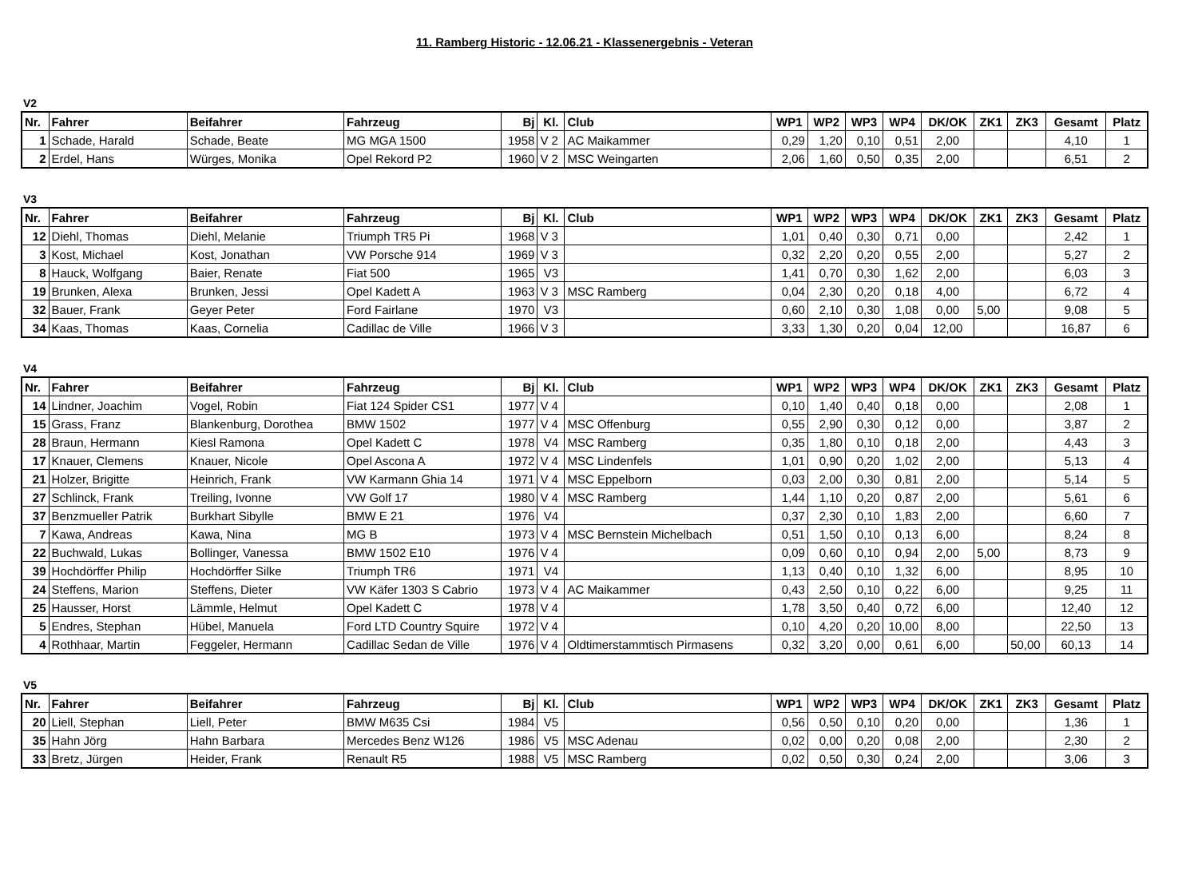11. Ramberg Historic - 12.06.21 - Klassenergebnis - Veteran
V2
| Nr. | Fahrer | Beifahrer | Fahrzeug | Bj | Kl. | Club | WP1 | WP2 | WP3 | WP4 | DK/OK | ZK1 | ZK3 | Gesamt | Platz |
| --- | --- | --- | --- | --- | --- | --- | --- | --- | --- | --- | --- | --- | --- | --- | --- |
| 1 | Schade, Harald | Schade, Beate | MG MGA 1500 | 1958 | V 2 | AC Maikammer | 0,29 | 1,20 | 0,10 | 0,51 | 2,00 | | | 4,10 | 1 |
| 2 | Erdel, Hans | Würges, Monika | Opel Rekord P2 | 1960 | V 2 | MSC Weingarten | 2,06 | 1,60 | 0,50 | 0,35 | 2,00 | | | 6,51 | 2 |
V3
| Nr. | Fahrer | Beifahrer | Fahrzeug | Bj | Kl. | Club | WP1 | WP2 | WP3 | WP4 | DK/OK | ZK1 | ZK3 | Gesamt | Platz |
| --- | --- | --- | --- | --- | --- | --- | --- | --- | --- | --- | --- | --- | --- | --- | --- |
| 12 | Diehl, Thomas | Diehl, Melanie | Triumph TR5 Pi | 1968 | V 3 | | 1,01 | 0,40 | 0,30 | 0,71 | 0,00 | | | 2,42 | 1 |
| 3 | Kost, Michael | Kost, Jonathan | VW Porsche 914 | 1969 | V 3 | | 0,32 | 2,20 | 0,20 | 0,55 | 2,00 | | | 5,27 | 2 |
| 8 | Hauck, Wolfgang | Baier, Renate | Fiat 500 | 1965 | V3 | | 1,41 | 0,70 | 0,30 | 1,62 | 2,00 | | | 6,03 | 3 |
| 19 | Brunken, Alexa | Brunken, Jessi | Opel Kadett A | 1963 | V 3 | MSC Ramberg | 0,04 | 2,30 | 0,20 | 0,18 | 4,00 | | | 6,72 | 4 |
| 32 | Bauer, Frank | Geyer Peter | Ford Fairlane | 1970 | V3 | | 0,60 | 2,10 | 0,30 | 1,08 | 0,00 | 5,00 | | 9,08 | 5 |
| 34 | Kaas, Thomas | Kaas, Cornelia | Cadillac de Ville | 1966 | V 3 | | 3,33 | 1,30 | 0,20 | 0,04 | 12,00 | | | 16,87 | 6 |
V4
| Nr. | Fahrer | Beifahrer | Fahrzeug | Bj | Kl. | Club | WP1 | WP2 | WP3 | WP4 | DK/OK | ZK1 | ZK3 | Gesamt | Platz |
| --- | --- | --- | --- | --- | --- | --- | --- | --- | --- | --- | --- | --- | --- | --- | --- |
| 14 | Lindner, Joachim | Vogel, Robin | Fiat 124 Spider CS1 | 1977 | V 4 | | 0,10 | 1,40 | 0,40 | 0,18 | 0,00 | | | 2,08 | 1 |
| 15 | Grass, Franz | Blankenburg, Dorothea | BMW 1502 | 1977 | V 4 | MSC Offenburg | 0,55 | 2,90 | 0,30 | 0,12 | 0,00 | | | 3,87 | 2 |
| 28 | Braun, Hermann | Kiesl Ramona | Opel Kadett C | 1978 | V4 | MSC Ramberg | 0,35 | 1,80 | 0,10 | 0,18 | 2,00 | | | 4,43 | 3 |
| 17 | Knauer, Clemens | Knauer, Nicole | Opel Ascona A | 1972 | V 4 | MSC Lindenfels | 1,01 | 0,90 | 0,20 | 1,02 | 2,00 | | | 5,13 | 4 |
| 21 | Holzer, Brigitte | Heinrich, Frank | VW Karmann Ghia 14 | 1971 | V 4 | MSC Eppelborn | 0,03 | 2,00 | 0,30 | 0,81 | 2,00 | | | 5,14 | 5 |
| 27 | Schlinck, Frank | Treiling, Ivonne | VW Golf 17 | 1980 | V 4 | MSC Ramberg | 1,44 | 1,10 | 0,20 | 0,87 | 2,00 | | | 5,61 | 6 |
| 37 | Benzmueller Patrik | Burkhart Sibylle | BMW E 21 | 1976 | V4 | | 0,37 | 2,30 | 0,10 | 1,83 | 2,00 | | | 6,60 | 7 |
| 7 | Kawa, Andreas | Kawa, Nina | MG B | 1973 | V 4 | MSC Bernstein Michelbach | 0,51 | 1,50 | 0,10 | 0,13 | 6,00 | | | 8,24 | 8 |
| 22 | Buchwald, Lukas | Bollinger, Vanessa | BMW 1502 E10 | 1976 | V 4 | | 0,09 | 0,60 | 0,10 | 0,94 | 2,00 | 5,00 | | 8,73 | 9 |
| 39 | Hochdörffer Philip | Hochdörffer Silke | Triumph TR6 | 1971 | V4 | | 1,13 | 0,40 | 0,10 | 1,32 | 6,00 | | | 8,95 | 10 |
| 24 | Steffens, Marion | Steffens, Dieter | VW Käfer 1303 S Cabrio | 1973 | V 4 | AC Maikammer | 0,43 | 2,50 | 0,10 | 0,22 | 6,00 | | | 9,25 | 11 |
| 25 | Hausser, Horst | Lämmle, Helmut | Opel Kadett C | 1978 | V 4 | | 1,78 | 3,50 | 0,40 | 0,72 | 6,00 | | | 12,40 | 12 |
| 5 | Endres, Stephan | Hübel, Manuela | Ford LTD Country Squire | 1972 | V 4 | | 0,10 | 4,20 | 0,20 | 10,00 | 8,00 | | | 22,50 | 13 |
| 4 | Rothhaar, Martin | Feggeler, Hermann | Cadillac Sedan de Ville | 1976 | V 4 | Oldtimerstammtisch Pirmasens | 0,32 | 3,20 | 0,00 | 0,61 | 6,00 | | 50,00 | 60,13 | 14 |
V5
| Nr. | Fahrer | Beifahrer | Fahrzeug | Bj | Kl. | Club | WP1 | WP2 | WP3 | WP4 | DK/OK | ZK1 | ZK3 | Gesamt | Platz |
| --- | --- | --- | --- | --- | --- | --- | --- | --- | --- | --- | --- | --- | --- | --- | --- |
| 20 | Liell, Stephan | Liell, Peter | BMW M635 Csi | 1984 | V5 | | 0,56 | 0,50 | 0,10 | 0,20 | 0,00 | | | 1,36 | 1 |
| 35 | Hahn Jörg | Hahn Barbara | Mercedes Benz W126 | 1986 | V5 | MSC Adenau | 0,02 | 0,00 | 0,20 | 0,08 | 2,00 | | | 2,30 | 2 |
| 33 | Bretz, Jürgen | Heider, Frank | Renault R5 | 1988 | V5 | MSC Ramberg | 0,02 | 0,50 | 0,30 | 0,24 | 2,00 | | | 3,06 | 3 |